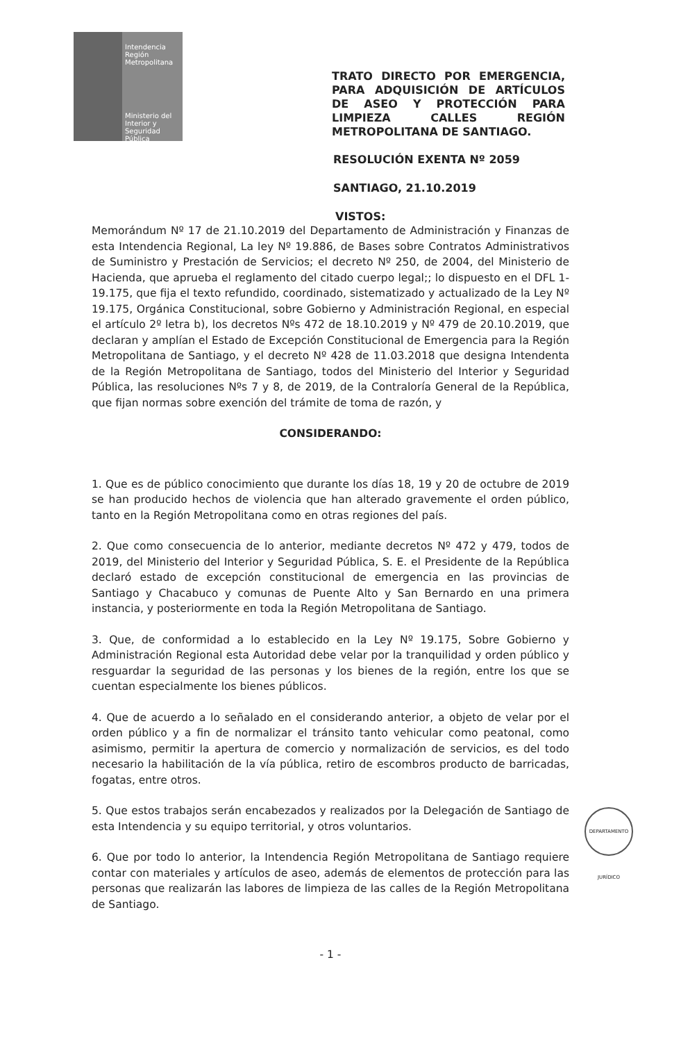Intendencia
Región Metropolitana
Ministerio del
Interior y
Seguridad Pública
TRATO DIRECTO POR EMERGENCIA, PARA ADQUISICIÓN DE ARTÍCULOS DE ASEO Y PROTECCIÓN PARA LIMPIEZA CALLES REGIÓN METROPOLITANA DE SANTIAGO.
RESOLUCIÓN EXENTA Nº 2059
SANTIAGO, 21.10.2019
VISTOS:
Memorándum Nº 17 de 21.10.2019 del Departamento de Administración y Finanzas de esta Intendencia Regional, La ley Nº 19.886, de Bases sobre Contratos Administrativos de Suministro y Prestación de Servicios; el decreto Nº 250, de 2004, del Ministerio de Hacienda, que aprueba el reglamento del citado cuerpo legal;; lo dispuesto en el DFL 1-19.175, que fija el texto refundido, coordinado, sistematizado y actualizado de la Ley Nº 19.175, Orgánica Constitucional, sobre Gobierno y Administración Regional, en especial el artículo 2º letra b), los decretos Nºs 472 de 18.10.2019 y Nº 479 de 20.10.2019, que declaran y amplían el Estado de Excepción Constitucional de Emergencia para la Región Metropolitana de Santiago, y el decreto Nº 428 de 11.03.2018 que designa Intendenta de la Región Metropolitana de Santiago, todos del Ministerio del Interior y Seguridad Pública, las resoluciones Nºs 7 y 8, de 2019, de la Contraloría General de la República, que fijan normas sobre exención del trámite de toma de razón, y
CONSIDERANDO:
1. Que es de público conocimiento que durante los días 18, 19 y 20 de octubre de 2019 se han producido hechos de violencia que han alterado gravemente el orden público, tanto en la Región Metropolitana como en otras regiones del país.
2. Que como consecuencia de lo anterior, mediante decretos Nº 472 y 479, todos de 2019, del Ministerio del Interior y Seguridad Pública, S. E. el Presidente de la República declaró estado de excepción constitucional de emergencia en las provincias de Santiago y Chacabuco y comunas de Puente Alto y San Bernardo en una primera instancia, y posteriormente en toda la Región Metropolitana de Santiago.
3. Que, de conformidad a lo establecido en la Ley Nº 19.175, Sobre Gobierno y Administración Regional esta Autoridad debe velar por la tranquilidad y orden público y resguardar la seguridad de las personas y los bienes de la región, entre los que se cuentan especialmente los bienes públicos.
4. Que de acuerdo a lo señalado en el considerando anterior, a objeto de velar por el orden público y a fin de normalizar el tránsito tanto vehicular como peatonal, como asimismo, permitir la apertura de comercio y normalización de servicios, es del todo necesario la habilitación de la vía pública, retiro de escombros producto de barricadas, fogatas, entre otros.
5. Que estos trabajos serán encabezados y realizados por la Delegación de Santiago de esta Intendencia y su equipo territorial, y otros voluntarios.
6. Que por todo lo anterior, la Intendencia Región Metropolitana de Santiago requiere contar con materiales y artículos de aseo, además de elementos de protección para las personas que realizarán las labores de limpieza de las calles de la Región Metropolitana de Santiago.
- 1 -
DEPARTAMENTO JURÍDICO